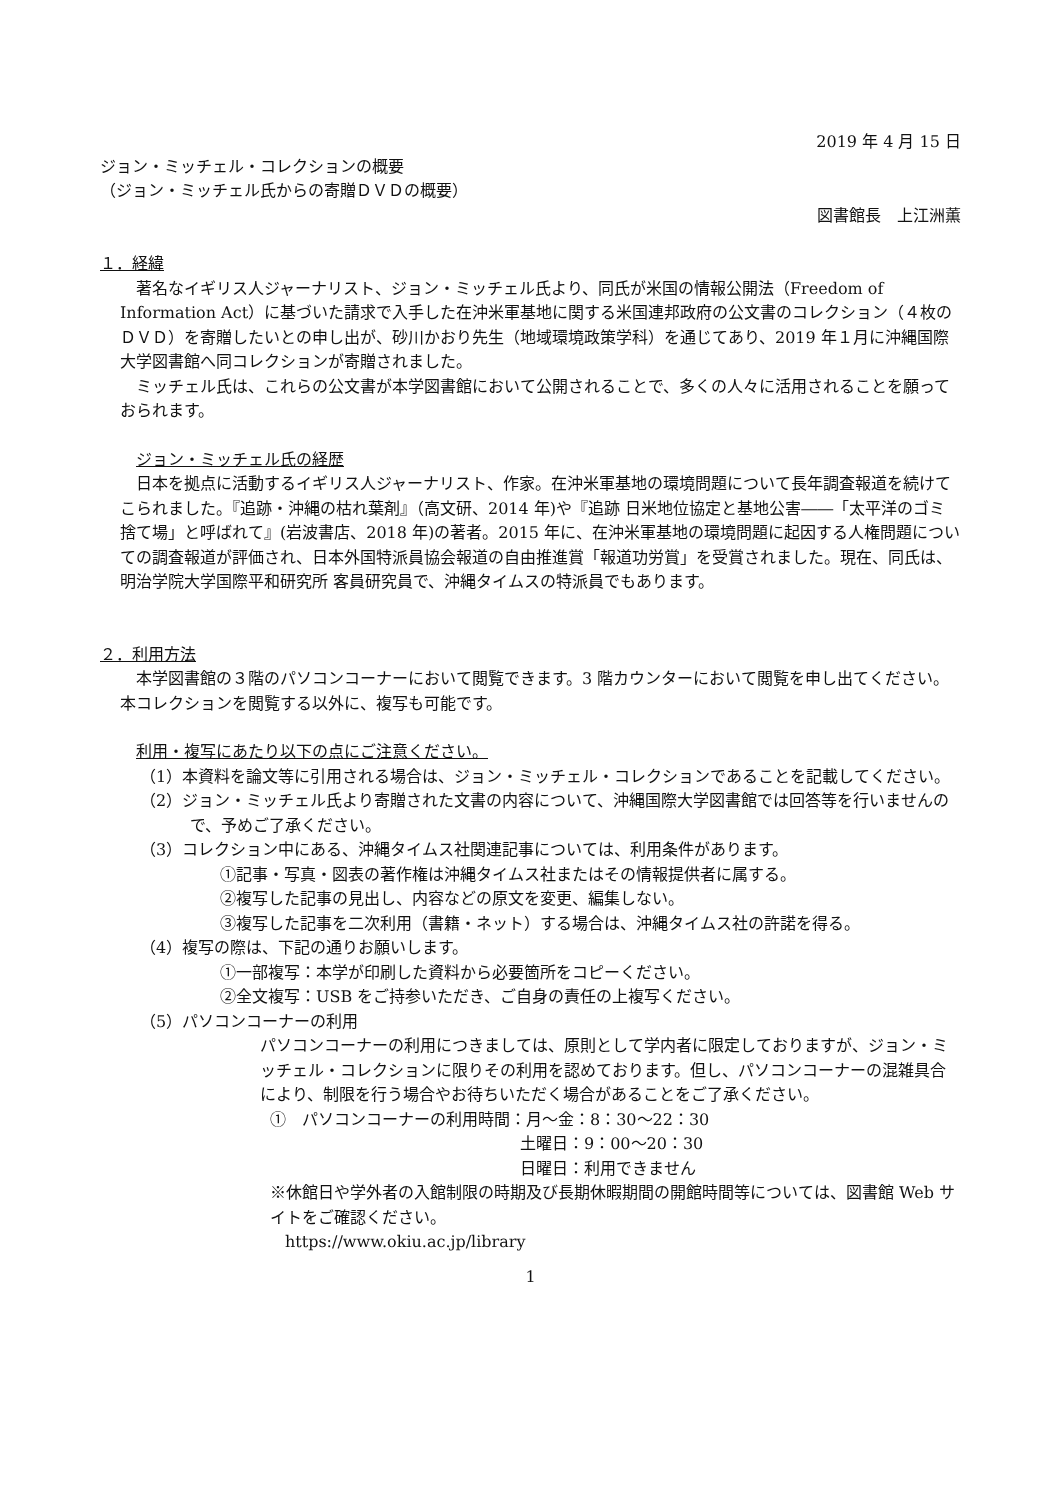2019 年 4 月 15 日
ジョン・ミッチェル・コレクションの概要
（ジョン・ミッチェル氏からの寄贈ＤＶＤの概要）
図書館長　上江洲薫
１．経緯
著名なイギリス人ジャーナリスト、ジョン・ミッチェル氏より、同氏が米国の情報公開法（Freedom of Information Act）に基づいた請求で入手した在沖米軍基地に関する米国連邦政府の公文書のコレクション（４枚のＤＶＤ）を寄贈したいとの申し出が、砂川かおり先生（地域環境政策学科）を通じてあり、2019 年１月に沖縄国際大学図書館へ同コレクションが寄贈されました。
ミッチェル氏は、これらの公文書が本学図書館において公開されることで、多くの人々に活用されることを願っておられます。
ジョン・ミッチェル氏の経歴
日本を拠点に活動するイギリス人ジャーナリスト、作家。在沖米軍基地の環境問題について長年調査報道を続けてこられました。『追跡・沖縄の枯れ葉剤』（高文研、2014 年)や『追跡 日米地位協定と基地公害――「太平洋のゴミ捨て場」と呼ばれて』(岩波書店、2018 年)の著者。2015 年に、在沖米軍基地の環境問題に起因する人権問題についての調査報道が評価され、日本外国特派員協会報道の自由推進賞「報道功労賞」を受賞されました。現在、同氏は、明治学院大学国際平和研究所 客員研究員で、沖縄タイムスの特派員でもあります。
２．利用方法
本学図書館の３階のパソコンコーナーにおいて閲覧できます。3 階カウンターにおいて閲覧を申し出てください。本コレクションを閲覧する以外に、複写も可能です。
利用・複写にあたり以下の点にご注意ください。
（1）本資料を論文等に引用される場合は、ジョン・ミッチェル・コレクションであることを記載してください。
（2）ジョン・ミッチェル氏より寄贈された文書の内容について、沖縄国際大学図書館では回答等を行いませんので、予めご了承ください。
（3）コレクション中にある、沖縄タイムス社関連記事については、利用条件があります。
①記事・写真・図表の著作権は沖縄タイムス社またはその情報提供者に属する。
②複写した記事の見出し、内容などの原文を変更、編集しない。
③複写した記事を二次利用（書籍・ネット）する場合は、沖縄タイムス社の許諾を得る。
（4）複写の際は、下記の通りお願いします。
①一部複写：本学が印刷した資料から必要箇所をコピーください。
②全文複写：USB をご持参いただき、ご自身の責任の上複写ください。
（5）パソコンコーナーの利用
パソコンコーナーの利用につきましては、原則として学内者に限定しておりますが、ジョン・ミッチェル・コレクションに限りその利用を認めております。但し、パソコンコーナーの混雑具合により、制限を行う場合やお待ちいただく場合があることをご了承ください。
①　パソコンコーナーの利用時間：月～金：8：30～22：30
土曜日：9：00～20：30
日曜日：利用できません
※休館日や学外者の入館制限の時期及び長期休暇期間の開館時間等については、図書館 Web サイトをご確認ください。
https://www.okiu.ac.jp/library
1